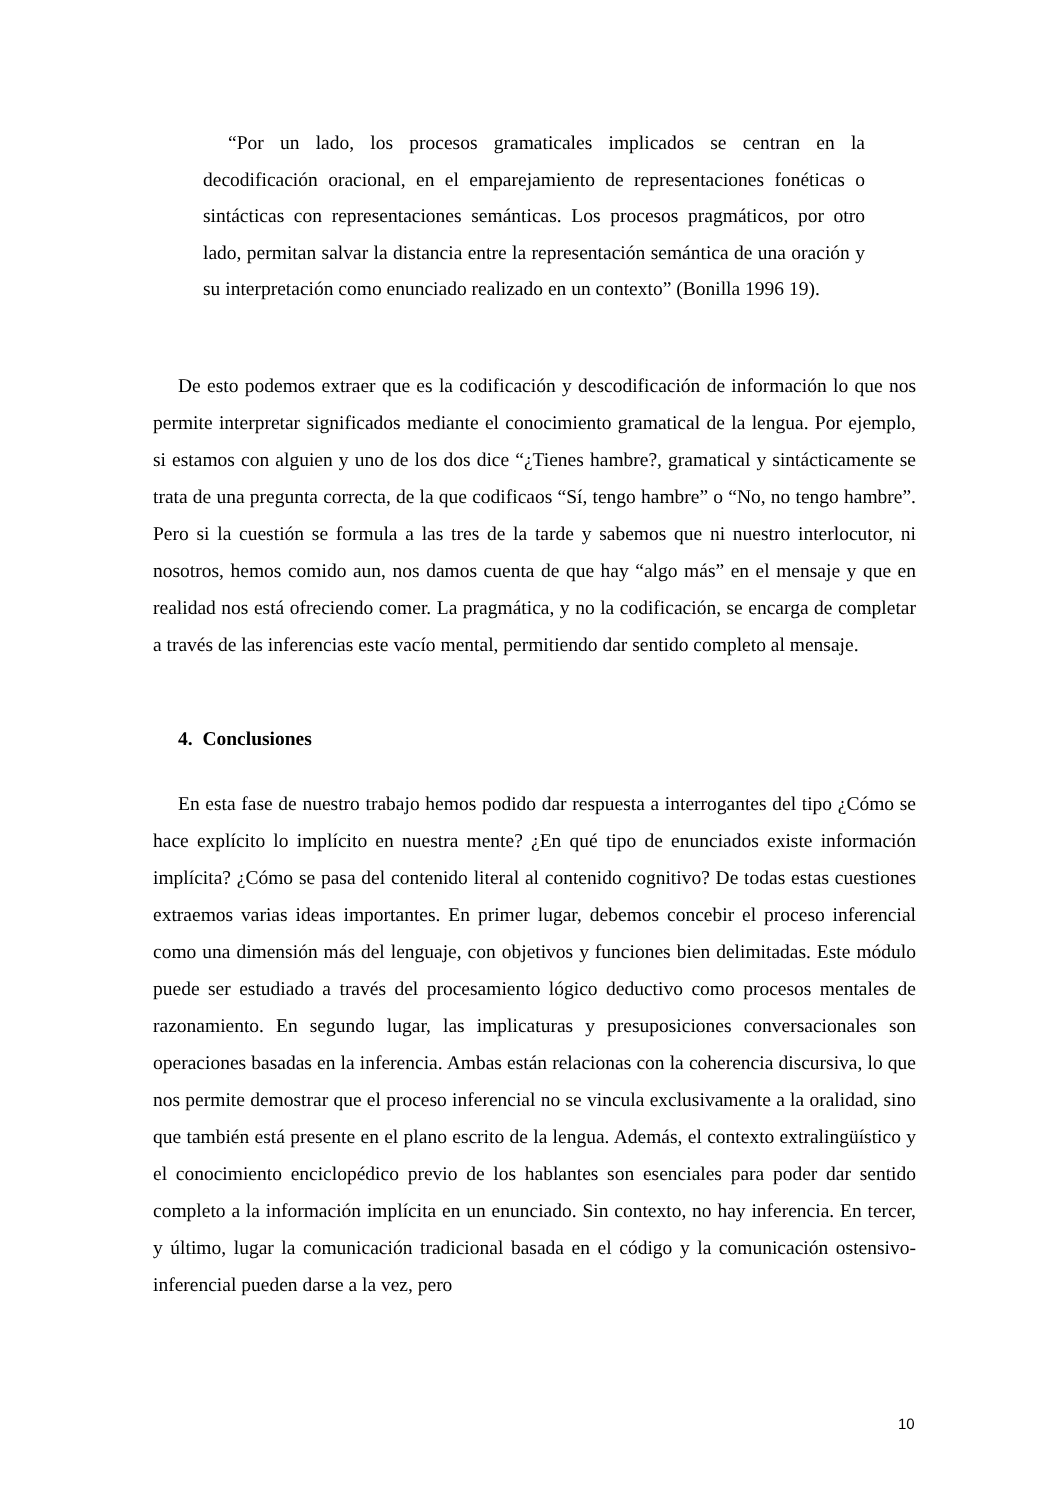“Por un lado, los procesos gramaticales implicados se centran en la decodificación oracional, en el emparejamiento de representaciones fonéticas o sintácticas con representaciones semánticas. Los procesos pragmáticos, por otro lado, permitan salvar la distancia entre la representación semántica de una oración y su interpretación como enunciado realizado en un contexto” (Bonilla 1996 19).
De esto podemos extraer que es la codificación y descodificación de información lo que nos permite interpretar significados mediante el conocimiento gramatical de la lengua. Por ejemplo, si estamos con alguien y uno de los dos dice “¿Tienes hambre?, gramatical y sintácticamente se trata de una pregunta correcta, de la que codificaos “Sí, tengo hambre” o “No, no tengo hambre”. Pero si la cuestión se formula a las tres de la tarde y sabemos que ni nuestro interlocutor, ni nosotros, hemos comido aun, nos damos cuenta de que hay “algo más” en el mensaje y que en realidad nos está ofreciendo comer. La pragmática, y no la codificación, se encarga de completar a través de las inferencias este vacío mental, permitiendo dar sentido completo al mensaje.
4. Conclusiones
En esta fase de nuestro trabajo hemos podido dar respuesta a interrogantes del tipo ¿Cómo se hace explícito lo implícito en nuestra mente? ¿En qué tipo de enunciados existe información implícita? ¿Cómo se pasa del contenido literal al contenido cognitivo? De todas estas cuestiones extraemos varias ideas importantes. En primer lugar, debemos concebir el proceso inferencial como una dimensión más del lenguaje, con objetivos y funciones bien delimitadas. Este módulo puede ser estudiado a través del procesamiento lógico deductivo como procesos mentales de razonamiento. En segundo lugar, las implicaturas y presuposiciones conversacionales son operaciones basadas en la inferencia. Ambas están relacionas con la coherencia discursiva, lo que nos permite demostrar que el proceso inferencial no se vincula exclusivamente a la oralidad, sino que también está presente en el plano escrito de la lengua. Además, el contexto extralingüístico y el conocimiento enciclopédico previo de los hablantes son esenciales para poder dar sentido completo a la información implícita en un enunciado. Sin contexto, no hay inferencia. En tercer, y último, lugar la comunicación tradicional basada en el código y la comunicación ostensivo-inferencial pueden darse a la vez, pero
10